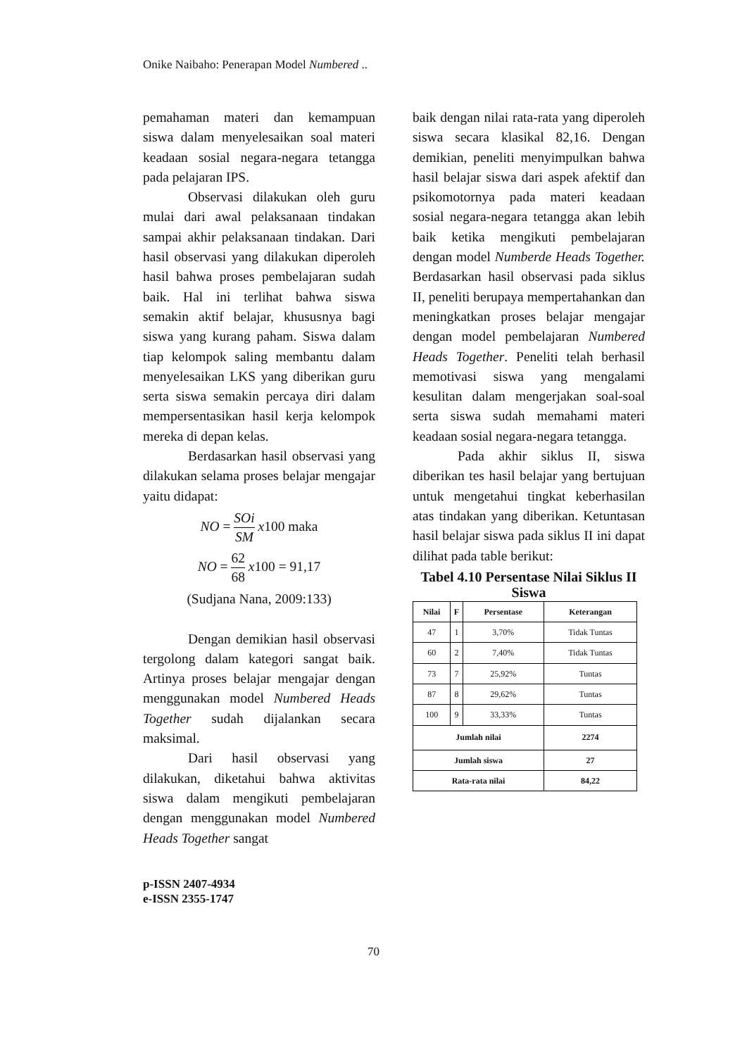Onike Naibaho: Penerapan Model Numbered ..
pemahaman materi dan kemampuan siswa dalam menyelesaikan soal materi keadaan sosial negara-negara tetangga pada pelajaran IPS.
Observasi dilakukan oleh guru mulai dari awal pelaksanaan tindakan sampai akhir pelaksanaan tindakan. Dari hasil observasi yang dilakukan diperoleh hasil bahwa proses pembelajaran sudah baik. Hal ini terlihat bahwa siswa semakin aktif belajar, khususnya bagi siswa yang kurang paham. Siswa dalam tiap kelompok saling membantu dalam menyelesaikan LKS yang diberikan guru serta siswa semakin percaya diri dalam mempersentasikan hasil kerja kelompok mereka di depan kelas.
Berdasarkan hasil observasi yang dilakukan selama proses belajar mengajar yaitu didapat:
NO = SOi SM x100 maka
NO = 62 68 x100 = 91,17
(Sudjana Nana, 2009:133)
Dengan demikian hasil observasi tergolong dalam kategori sangat baik. Artinya proses belajar mengajar dengan menggunakan model Numbered Heads Together sudah dijalankan secara maksimal.
Dari hasil observasi yang dilakukan, diketahui bahwa aktivitas siswa dalam mengikuti pembelajaran dengan menggunakan model Numbered Heads Together sangat
baik dengan nilai rata-rata yang diperoleh siswa secara klasikal 82,16. Dengan demikian, peneliti menyimpulkan bahwa hasil belajar siswa dari aspek afektif dan psikomotornya pada materi keadaan sosial negara-negara tetangga akan lebih baik ketika mengikuti pembelajaran dengan model Numberde Heads Together. Berdasarkan hasil observasi pada siklus II, peneliti berupaya mempertahankan dan meningkatkan proses belajar mengajar dengan model pembelajaran Numbered Heads Together. Peneliti telah berhasil memotivasi siswa yang mengalami kesulitan dalam mengerjakan soal-soal serta siswa sudah memahami materi keadaan sosial negara-negara tetangga.
Pada akhir siklus II, siswa diberikan tes hasil belajar yang bertujuan untuk mengetahui tingkat keberhasilan atas tindakan yang diberikan. Ketuntasan hasil belajar siswa pada siklus II ini dapat dilihat pada table berikut:
Tabel 4.10 Persentase Nilai Siklus II Siswa
| Nilai | F | Persentase | Keterangan |
| --- | --- | --- | --- |
| 47 | 1 | 3,70% | Tidak Tuntas |
| 60 | 2 | 7,40% | Tidak Tuntas |
| 73 | 7 | 25,92% | Tuntas |
| 87 | 8 | 29,62% | Tuntas |
| 100 | 9 | 33,33% | Tuntas |
| Jumlah nilai | | | 2274 |
| Jumlah siswa | | | 27 |
| Rata-rata nilai | | | 84,22 |
p-ISSN 2407-4934
e-ISSN 2355-1747
70